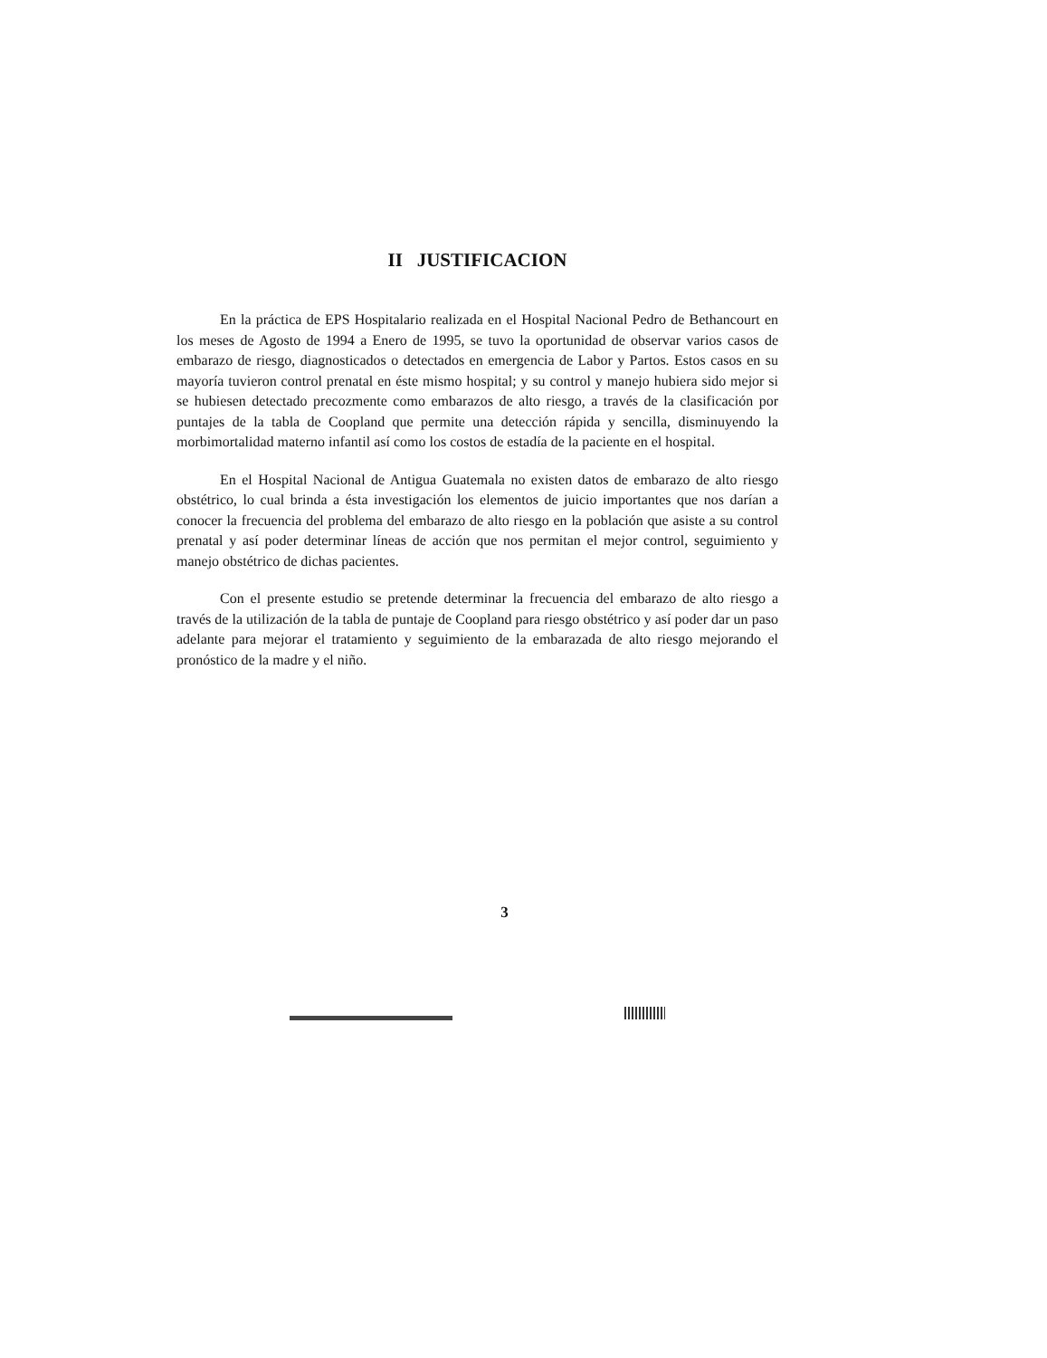II JUSTIFICACION
En la práctica de EPS Hospitalario realizada en el Hospital Nacional Pedro de Bethancourt en los meses de Agosto de 1994 a Enero de 1995, se tuvo la oportunidad de observar varios casos de embarazo de riesgo, diagnosticados o detectados en emergencia de Labor y Partos. Estos casos en su mayoría tuvieron control prenatal en éste mismo hospital; y su control y manejo hubiera sido mejor si se hubiesen detectado precozmente como embarazos de alto riesgo, a través de la clasificación por puntajes de la tabla de Coopland que permite una detección rápida y sencilla, disminuyendo la morbimortalidad materno infantil así como los costos de estadía de la paciente en el hospital.
En el Hospital Nacional de Antigua Guatemala no existen datos de embarazo de alto riesgo obstétrico, lo cual brinda a ésta investigación los elementos de juicio importantes que nos darían a conocer la frecuencia del problema del embarazo de alto riesgo en la población que asiste a su control prenatal y así poder determinar líneas de acción que nos permitan el mejor control, seguimiento y manejo obstétrico de dichas pacientes.
Con el presente estudio se pretende determinar la frecuencia del embarazo de alto riesgo a través de la utilización de la tabla de puntaje de Coopland para riesgo obstétrico y así poder dar un paso adelante para mejorar el tratamiento y seguimiento de la embarazada de alto riesgo mejorando el pronóstico de la madre y el niño.
3